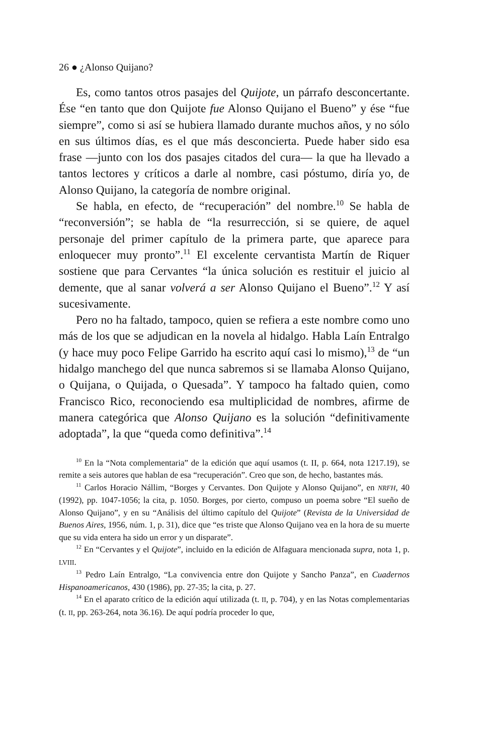26 ● ¿Alonso Quijano?
Es, como tantos otros pasajes del Quijote, un párrafo desconcertante. Ése “en tanto que don Quijote fue Alonso Quijano el Bueno” y ése “fue siempre”, como si así se hubiera llamado durante muchos años, y no sólo en sus últimos días, es el que más desconcierta. Puede haber sido esa frase —junto con los dos pasajes citados del cura— la que ha llevado a tantos lectores y críticos a darle al nombre, casi póstumo, diría yo, de Alonso Quijano, la categoría de nombre original.
Se habla, en efecto, de “recuperación” del nombre.<sup>10</sup> Se habla de “reconversión”; se habla de “la resurrección, si se quiere, de aquel personaje del primer capítulo de la primera parte, que aparece para enloquecer muy pronto”.<sup>11</sup> El excelente cervantista Martín de Riquer sostiene que para Cervantes “la única solución es restituir el juicio al demente, que al sanar volverá a ser Alonso Quijano el Bueno”.<sup>12</sup> Y así sucesivamente.
Pero no ha faltado, tampoco, quien se refiera a este nombre como uno más de los que se adjudican en la novela al hidalgo. Habla Laín Entralgo (y hace muy poco Felipe Garrido ha escrito aquí casi lo mismo),<sup>13</sup> de “un hidalgo manchego del que nunca sabremos si se llamaba Alonso Quijano, o Quijana, o Quijada, o Quesada”. Y tampoco ha faltado quien, como Francisco Rico, reconociendo esa multiplicidad de nombres, afirme de manera categórica que Alonso Quijano es la solución “definitivamente adoptada”, la que “queda como definitiva”.<sup>14</sup>
<sup>10</sup> En la “Nota complementaria” de la edición que aquí usamos (t. II, p. 664, nota 1217.19), se remite a seis autores que hablan de esa “recuperación”. Creo que son, de hecho, bastantes más.
<sup>11</sup> Carlos Horacio Nállim, “Borges y Cervantes. Don Quijote y Alonso Quijano”, en NRFH, 40 (1992), pp. 1047-1056; la cita, p. 1050. Borges, por cierto, compuso un poema sobre “El sueño de Alonso Quijano”, y en su “Análisis del último capítulo del Quijote” (Revista de la Universidad de Buenos Aires, 1956, núm. 1, p. 31), dice que “es triste que Alonso Quijano vea en la hora de su muerte que su vida entera ha sido un error y un disparate”.
<sup>12</sup> En “Cervantes y el Quijote”, incluido en la edición de Alfaguara mencionada supra, nota 1, p. LVIII.
<sup>13</sup> Pedro Laín Entralgo, “La convivencia entre don Quijote y Sancho Panza”, en Cuadernos Hispanoamericanos, 430 (1986), pp. 27-35; la cita, p. 27.
<sup>14</sup> En el aparato crítico de la edición aquí utilizada (t. II, p. 704), y en las Notas complementarias (t. II, pp. 263-264, nota 36.16). De aquí podría proceder lo que,